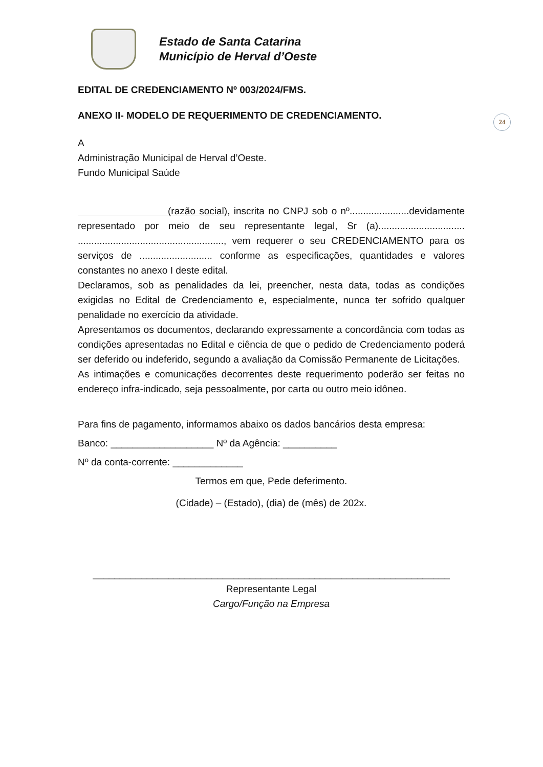Estado de Santa Catarina
Município de Herval d’Oeste
24
EDITAL DE CREDENCIAMENTO Nº 003/2024/FMS.
ANEXO II- MODELO DE REQUERIMENTO DE CREDENCIAMENTO.
A
Administração Municipal de Herval d’Oeste.
Fundo Municipal Saúde
(razão social), inscrita no CNPJ sob o nº......................devidamente representado por meio de seu representante legal, Sr (a)................................ ......................................................, vem requerer o seu CREDENCIAMENTO para os serviços de ........................... conforme as especificações, quantidades e valores constantes no anexo I deste edital.
Declaramos, sob as penalidades da lei, preencher, nesta data, todas as condições exigidas no Edital de Credenciamento e, especialmente, nunca ter sofrido qualquer penalidade no exercício da atividade.
Apresentamos os documentos, declarando expressamente a concordância com todas as condições apresentadas no Edital e ciência de que o pedido de Credenciamento poderá ser deferido ou indeferido, segundo a avaliação da Comissão Permanente de Licitações.
As intimações e comunicações decorrentes deste requerimento poderão ser feitas no endereço infra-indicado, seja pessoalmente, por carta ou outro meio idôneo.
Para fins de pagamento, informamos abaixo os dados bancários desta empresa:
Banco: ___________________ Nº da Agência: __________
Nº da conta-corrente: _____________
Termos em que, Pede deferimento.
(Cidade) – (Estado), (dia) de (mês) de 202x.
__________________________________________________________________
Representante Legal
Cargo/Função na Empresa